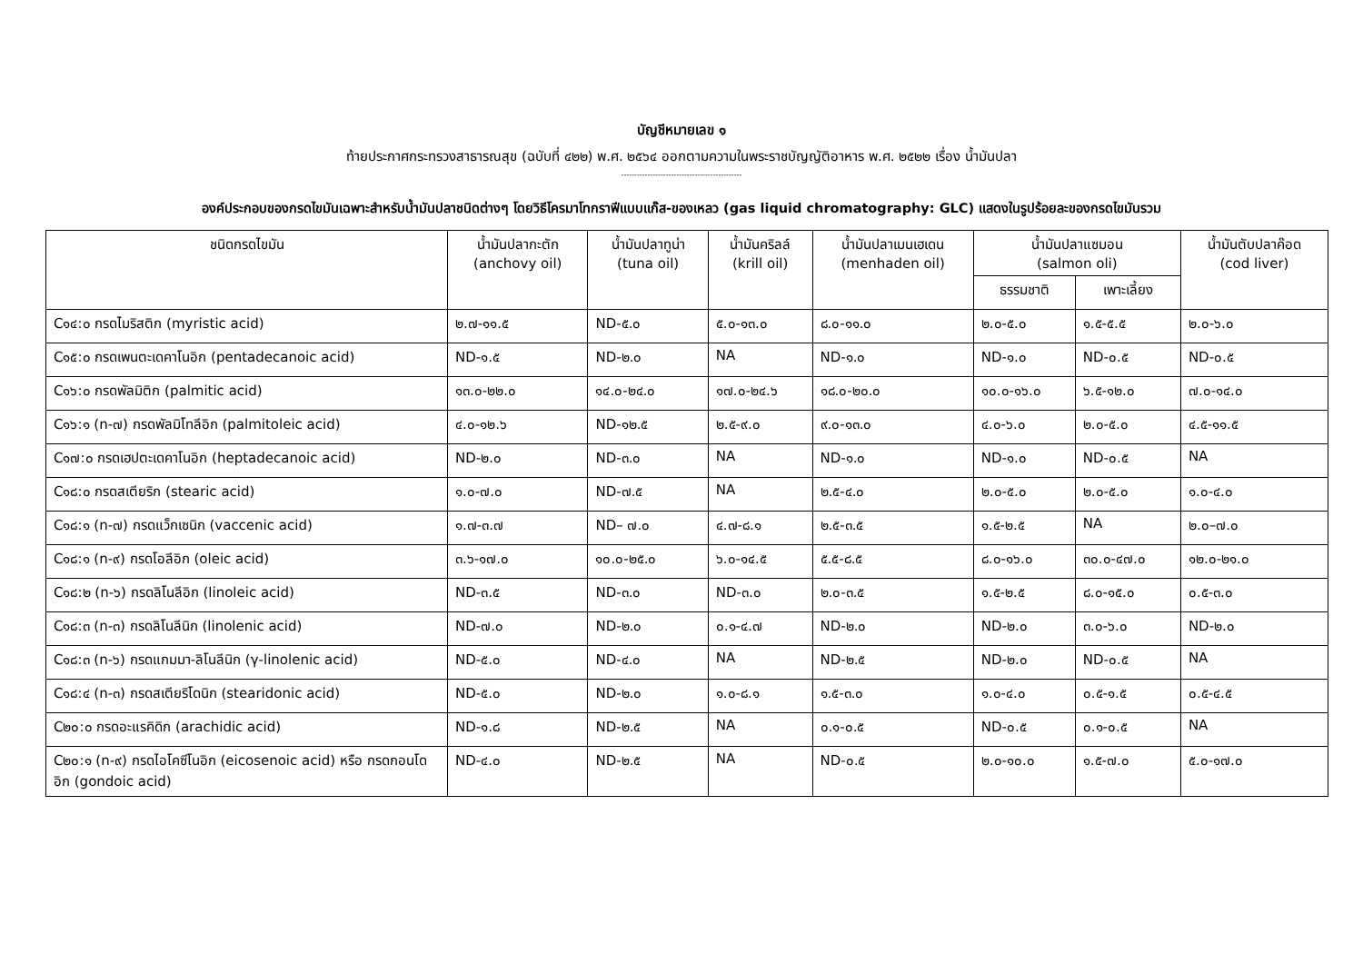บัญชีหมายเลข ๑
ท้ายประกาศกระทรวงสาธารณสุข (ฉบับที่ ๔๒๒) พ.ศ. ๒๕๖๔ ออกตามความในพระราชบัญญัติอาหาร พ.ศ. ๒๕๒๒ เรื่อง น้ำมันปลา
----------------------------------------------
องค์ประกอบของกรดไขมันเฉพาะสำหรับน้ำมันปลาชนิดต่างๆ โดยวิธีโครมาโทกราฟีแบบแก๊ส-ของเหลว (gas liquid chromatography: GLC) แสดงในรูปร้อยละของกรดไขมันรวม
| ชนิดกรดไขมัน | น้ำมันปลากะตัก (anchovy oil) | น้ำมันปลาทูน่า (tuna oil) | น้ำมันคริลล์ (krill oil) | น้ำมันปลาเมนเฮเดน (menhaden oil) | น้ำมันปลาแซมอน (salmon oli) | | น้ำมันตับปลาค๊อด (cod liver) |
| --- | --- | --- | --- | --- | --- | --- | --- |
| | | | | | ธรรมชาติ | เพาะเลี้ยง | |
| C๑๔:๐ กรดไมริสติก (myristic acid) | ๒.๗-๑๑.๕ | ND-๕.๐ | ๕.๐-๑๓.๐ | ๘.๐-๑๑.๐ | ๒.๐-๕.๐ | ๑.๕-๕.๕ | ๒.๐-๖.๐ |
| C๑๕:๐ กรดเพนตะเดคาโนอิก (pentadecanoic acid) | ND-๑.๕ | ND-๒.๐ | NA | ND-๑.๐ | ND-๑.๐ | ND-๐.๕ | ND-๐.๕ |
| C๑๖:๐ กรดพัลมิติก (palmitic acid) | ๑๓.๐-๒๒.๐ | ๑๔.๐-๒๔.๐ | ๑๗.๐-๒๔.๖ | ๑๘.๐-๒๐.๐ | ๑๐.๐-๑๖.๐ | ๖.๕-๑๒.๐ | ๗.๐-๑๔.๐ |
| C๑๖:๑ (n-๗) กรดพัลมิโทลีอิก (palmitoleic acid) | ๔.๐-๑๒.๖ | ND-๑๒.๕ | ๒.๕-๙.๐ | ๙.๐-๑๓.๐ | ๔.๐-๖.๐ | ๒.๐-๕.๐ | ๔.๕-๑๑.๕ |
| C๑๗:๐ กรดเฮปตะเดคาโนอิก (heptadecanoic acid) | ND-๒.๐ | ND-๓.๐ | NA | ND-๑.๐ | ND-๑.๐ | ND-๐.๕ | NA |
| C๑๘:๐ กรดสเตียริก (stearic acid) | ๑.๐-๗.๐ | ND-๗.๕ | NA | ๒.๕-๔.๐ | ๒.๐-๕.๐ | ๒.๐-๕.๐ | ๑.๐-๔.๐ |
| C๑๘:๑ (n-๗) กรดแว็กเซนิก (vaccenic acid) | ๑.๗-๓.๗ | ND– ๗.๐ | ๔.๗-๘.๑ | ๒.๕-๓.๕ | ๑.๕-๒.๕ | NA | ๒.๐–๗.๐ |
| C๑๘:๑ (n-๙) กรดโอลีอิก (oleic acid) | ๓.๖-๑๗.๐ | ๑๐.๐-๒๕.๐ | ๖.๐-๑๔.๕ | ๕.๕-๘.๕ | ๘.๐-๑๖.๐ | ๓๐.๐-๔๗.๐ | ๑๒.๐-๒๑.๐ |
| C๑๘:๒ (n-๖) กรดลิโนลีอิก (linoleic acid) | ND-๓.๕ | ND-๓.๐ | ND-๓.๐ | ๒.๐-๓.๕ | ๑.๕-๒.๕ | ๘.๐-๑๕.๐ | ๐.๕-๓.๐ |
| C๑๘:๓ (n-๓) กรดลิโนลีนิก (linolenic acid) | ND-๗.๐ | ND-๒.๐ | ๐.๑-๔.๗ | ND-๒.๐ | ND-๒.๐ | ๓.๐-๖.๐ | ND-๒.๐ |
| C๑๘:๓ (n-๖) กรดแกมมา-ลิโนลีนิก (γ-linolenic acid) | ND-๕.๐ | ND-๔.๐ | NA | ND-๒.๕ | ND-๒.๐ | ND-๐.๕ | NA |
| C๑๘:๔ (n-๓) กรดสเตียริโดนิก (stearidonic acid) | ND-๕.๐ | ND-๒.๐ | ๑.๐-๘.๑ | ๑.๕-๓.๐ | ๑.๐-๔.๐ | ๐.๕-๑.๕ | ๐.๕-๔.๕ |
| C๒๐:๐ กรดอะแรคิดิก (arachidic acid) | ND-๑.๘ | ND-๒.๕ | NA | ๐.๑-๐.๕ | ND-๐.๕ | ๐.๑-๐.๕ | NA |
| C๒๐:๑ (n-๙) กรดไอโคซีโนอิก (eicosenoic acid) หรือ กรดกอนโดอิก (gondoic acid) | ND-๔.๐ | ND-๒.๕ | NA | ND-๐.๕ | ๒.๐-๑๐.๐ | ๑.๕-๗.๐ | ๕.๐-๑๗.๐ |